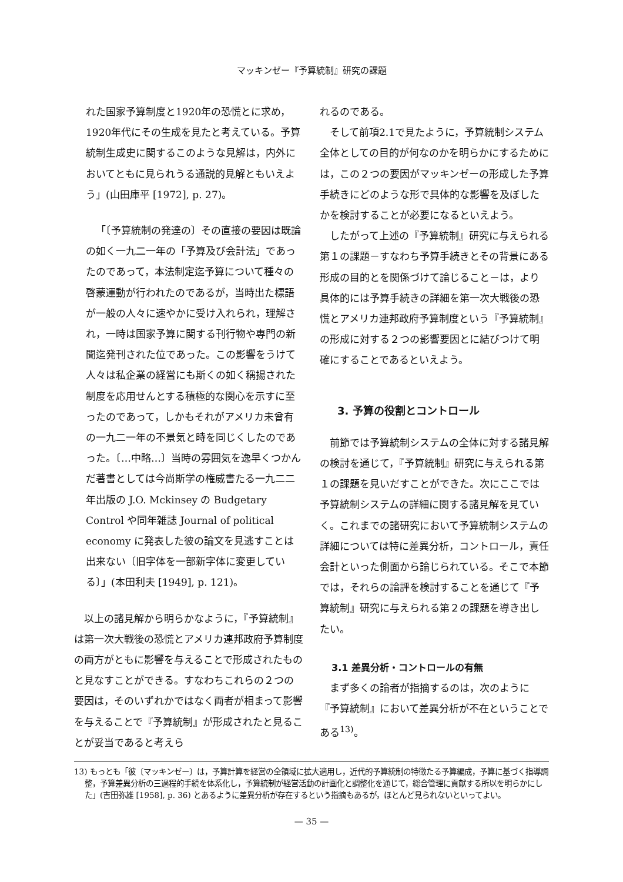マッキンゼー『予算統制』研究の課題
れた国家予算制度と1920年の恐慌とに求め，1920年代にその生成を見たと考えている。予算統制生成史に関するこのような見解は，内外においてともに見られうる通説的見解ともいえよう」(山田庫平 [1972], p. 27)。
「〔予算統制の発達の〕その直接の要因は既論の如く一九二一年の「予算及び会計法」であったのであって，本法制定迄予算について種々の啓蒙運動が行われたのであるが，当時出た標語が一般の人々に速やかに受け入れられ，理解され，一時は国家予算に関する刊行物や専門の新聞迄発刊された位であった。この影響をうけて人々は私企業の経営にも斯くの如く稱揚された制度を応用せんとする積極的な関心を示すに至ったのであって，しかもそれがアメリカ未曾有の一九二一年の不景気と時を同じくしたのであった。〔…中略…〕当時の雰囲気を逸早くつかんだ著書としては今尚斯学の権威書たる一九二二年出版の J.O. Mckinsey の Budgetary Control や同年雑誌 Journal of political economy に発表した彼の論文を見逃すことは出来ない〔旧字体を一部新字体に変更している〕」(本田利夫 [1949], p. 121)。
以上の諸見解から明らかなように，『予算統制』は第一次大戦後の恐慌とアメリカ連邦政府予算制度の両方がともに影響を与えることで形成されたものと見なすことができる。すなわちこれらの２つの要因は，そのいずれかではなく両者が相まって影響を与えることで『予算統制』が形成されたと見ることが妥当であると考えら
れるのである。
そして前項2.1で見たように，予算統制システム全体としての目的が何なのかを明らかにするためには，この２つの要因がマッキンゼーの形成した予算手続きにどのような形で具体的な影響を及ぼしたかを検討することが必要になるといえよう。
したがって上述の『予算統制』研究に与えられる第１の課題－すなわち予算手続きとその背景にある形成の目的とを関係づけて論じること－は，より具体的には予算手続きの詳細を第一次大戦後の恐慌とアメリカ連邦政府予算制度という『予算統制』の形成に対する２つの影響要因とに結びつけて明確にすることであるといえよう。
3. 予算の役割とコントロール
前節では予算統制システムの全体に対する諸見解の検討を通じて，『予算統制』研究に与えられる第１の課題を見いだすことができた。次にここでは予算統制システムの詳細に関する諸見解を見ていく。これまでの諸研究において予算統制システムの詳細については特に差異分析，コントロール，責任会計といった側面から論じられている。そこで本節では，それらの論評を検討することを通じて『予算統制』研究に与えられる第２の課題を導き出したい。
3.1 差異分析・コントロールの有無
まず多くの論者が指摘するのは，次のように『予算統制』において差異分析が不在ということである<sup>13)</sup>。
13) もっとも「彼〔マッキンゼー〕は，予算計算を経営の全領域に拡大適用し，近代的予算統制の特徴たる予算編成，予算に基づく指導調整，予算差異分析の三過程的手続を体系化し，予算統制が経営活動の計画化と調整化を通じて，総合管理に貢献する所以を明らかにした」(吉田弥雄 [1958], p. 36) とあるように差異分析が存在するという指摘もあるが，ほとんど見られないといってよい。
— 35 —